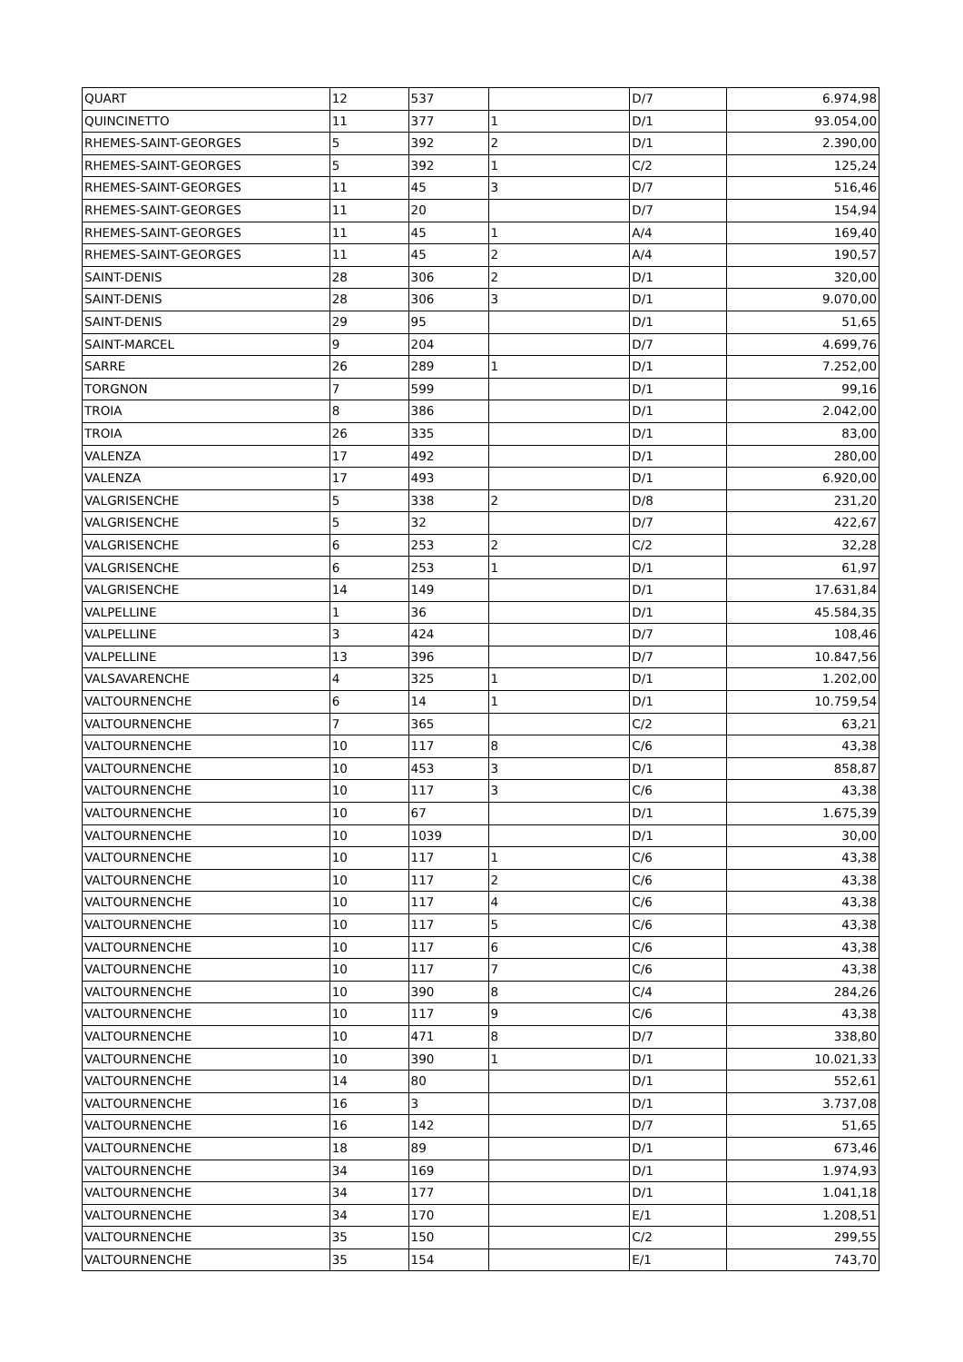| QUART | 12 | 537 | | D/7 | 6.974,98 |
| QUINCINETTO | 11 | 377 | 1 | D/1 | 93.054,00 |
| RHEMES-SAINT-GEORGES | 5 | 392 | 2 | D/1 | 2.390,00 |
| RHEMES-SAINT-GEORGES | 5 | 392 | 1 | C/2 | 125,24 |
| RHEMES-SAINT-GEORGES | 11 | 45 | 3 | D/7 | 516,46 |
| RHEMES-SAINT-GEORGES | 11 | 20 | | D/7 | 154,94 |
| RHEMES-SAINT-GEORGES | 11 | 45 | 1 | A/4 | 169,40 |
| RHEMES-SAINT-GEORGES | 11 | 45 | 2 | A/4 | 190,57 |
| SAINT-DENIS | 28 | 306 | 2 | D/1 | 320,00 |
| SAINT-DENIS | 28 | 306 | 3 | D/1 | 9.070,00 |
| SAINT-DENIS | 29 | 95 | | D/1 | 51,65 |
| SAINT-MARCEL | 9 | 204 | | D/7 | 4.699,76 |
| SARRE | 26 | 289 | 1 | D/1 | 7.252,00 |
| TORGNON | 7 | 599 | | D/1 | 99,16 |
| TROIA | 8 | 386 | | D/1 | 2.042,00 |
| TROIA | 26 | 335 | | D/1 | 83,00 |
| VALENZA | 17 | 492 | | D/1 | 280,00 |
| VALENZA | 17 | 493 | | D/1 | 6.920,00 |
| VALGRISENCHE | 5 | 338 | 2 | D/8 | 231,20 |
| VALGRISENCHE | 5 | 32 | | D/7 | 422,67 |
| VALGRISENCHE | 6 | 253 | 2 | C/2 | 32,28 |
| VALGRISENCHE | 6 | 253 | 1 | D/1 | 61,97 |
| VALGRISENCHE | 14 | 149 | | D/1 | 17.631,84 |
| VALPELLINE | 1 | 36 | | D/1 | 45.584,35 |
| VALPELLINE | 3 | 424 | | D/7 | 108,46 |
| VALPELLINE | 13 | 396 | | D/7 | 10.847,56 |
| VALSAVARENCHE | 4 | 325 | 1 | D/1 | 1.202,00 |
| VALTOURNENCHE | 6 | 14 | 1 | D/1 | 10.759,54 |
| VALTOURNENCHE | 7 | 365 | | C/2 | 63,21 |
| VALTOURNENCHE | 10 | 117 | 8 | C/6 | 43,38 |
| VALTOURNENCHE | 10 | 453 | 3 | D/1 | 858,87 |
| VALTOURNENCHE | 10 | 117 | 3 | C/6 | 43,38 |
| VALTOURNENCHE | 10 | 67 | | D/1 | 1.675,39 |
| VALTOURNENCHE | 10 | 1039 | | D/1 | 30,00 |
| VALTOURNENCHE | 10 | 117 | 1 | C/6 | 43,38 |
| VALTOURNENCHE | 10 | 117 | 2 | C/6 | 43,38 |
| VALTOURNENCHE | 10 | 117 | 4 | C/6 | 43,38 |
| VALTOURNENCHE | 10 | 117 | 5 | C/6 | 43,38 |
| VALTOURNENCHE | 10 | 117 | 6 | C/6 | 43,38 |
| VALTOURNENCHE | 10 | 117 | 7 | C/6 | 43,38 |
| VALTOURNENCHE | 10 | 390 | 8 | C/4 | 284,26 |
| VALTOURNENCHE | 10 | 117 | 9 | C/6 | 43,38 |
| VALTOURNENCHE | 10 | 471 | 8 | D/7 | 338,80 |
| VALTOURNENCHE | 10 | 390 | 1 | D/1 | 10.021,33 |
| VALTOURNENCHE | 14 | 80 | | D/1 | 552,61 |
| VALTOURNENCHE | 16 | 3 | | D/1 | 3.737,08 |
| VALTOURNENCHE | 16 | 142 | | D/7 | 51,65 |
| VALTOURNENCHE | 18 | 89 | | D/1 | 673,46 |
| VALTOURNENCHE | 34 | 169 | | D/1 | 1.974,93 |
| VALTOURNENCHE | 34 | 177 | | D/1 | 1.041,18 |
| VALTOURNENCHE | 34 | 170 | | E/1 | 1.208,51 |
| VALTOURNENCHE | 35 | 150 | | C/2 | 299,55 |
| VALTOURNENCHE | 35 | 154 | | E/1 | 743,70 |